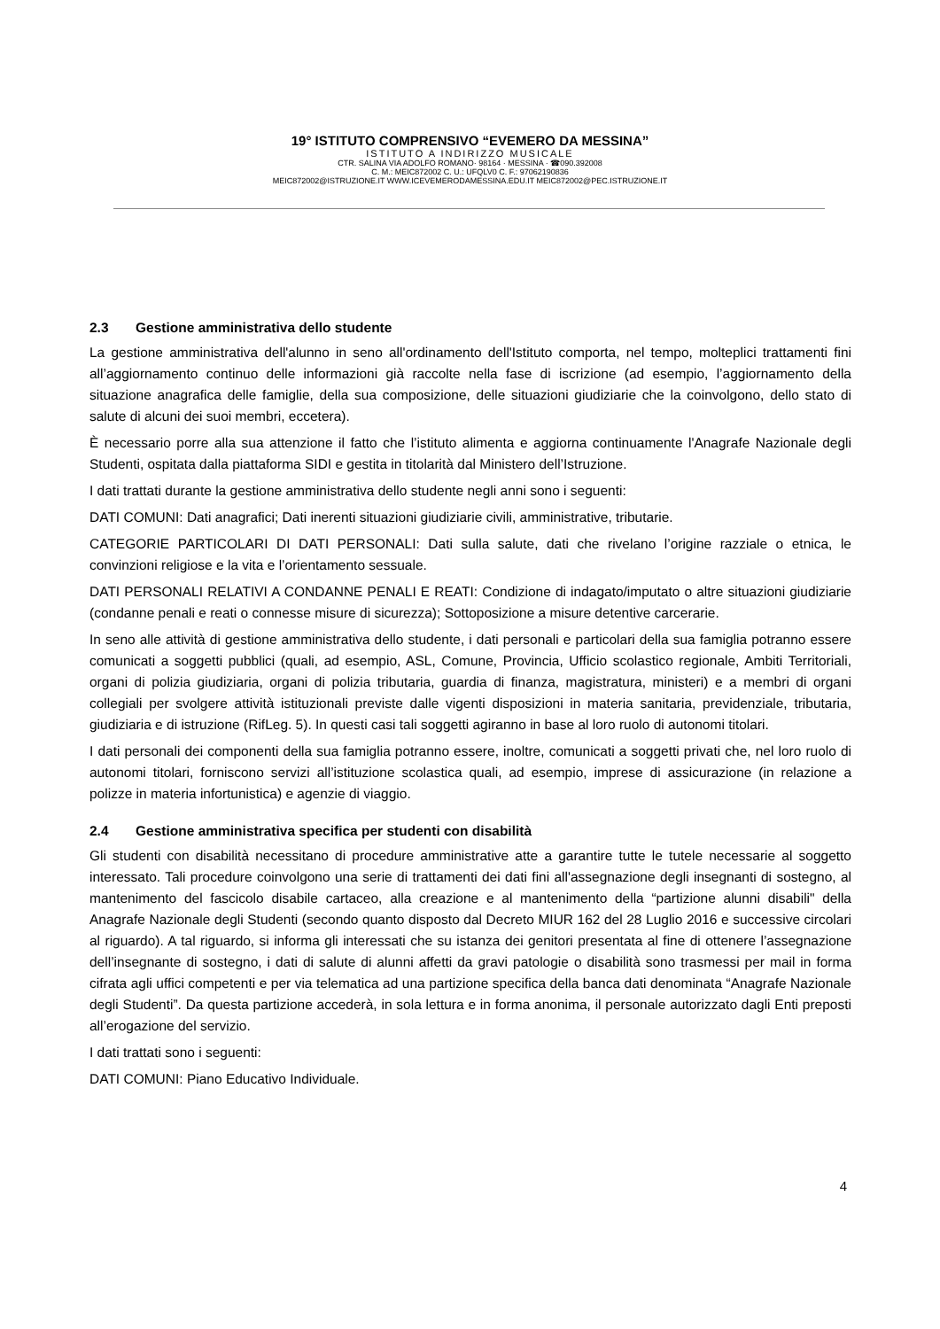19° ISTITUTO COMPRENSIVO “EVEMERO DA MESSINA”
ISTITUTO A INDIRIZZO MUSICALE
CTR. SALINA VIA ADOLFO ROMANO· 98164 · MESSINA · ☎090.392008
C. M.: MEIC872002 C. U.: UFQLV0 C. F.: 97062190836
MEIC872002@ISTRUZIONE.IT WWW.ICEVEMERODAMESSINA.EDU.IT MEIC872002@PEC.ISTRUZIONE.IT
2.3 Gestione amministrativa dello studente
La gestione amministrativa dell'alunno in seno all'ordinamento dell'Istituto comporta, nel tempo, molteplici trattamenti fini all’aggiornamento continuo delle informazioni già raccolte nella fase di iscrizione (ad esempio, l’aggiornamento della situazione anagrafica delle famiglie, della sua composizione, delle situazioni giudiziarie che la coinvolgono, dello stato di salute di alcuni dei suoi membri, eccetera).
È necessario porre alla sua attenzione il fatto che l’istituto alimenta e aggiorna continuamente l'Anagrafe Nazionale degli Studenti, ospitata dalla piattaforma SIDI e gestita in titolarità dal Ministero dell’Istruzione.
I dati trattati durante la gestione amministrativa dello studente negli anni sono i seguenti:
DATI COMUNI: Dati anagrafici; Dati inerenti situazioni giudiziarie civili, amministrative, tributarie.
CATEGORIE PARTICOLARI DI DATI PERSONALI: Dati sulla salute, dati che rivelano l’origine razziale o etnica, le convinzioni religiose e la vita e l’orientamento sessuale.
DATI PERSONALI RELATIVI A CONDANNE PENALI E REATI: Condizione di indagato/imputato o altre situazioni giudiziarie (condanne penali e reati o connesse misure di sicurezza); Sottoposizione a misure detentive carcerarie.
In seno alle attività di gestione amministrativa dello studente, i dati personali e particolari della sua famiglia potranno essere comunicati a soggetti pubblici (quali, ad esempio, ASL, Comune, Provincia, Ufficio scolastico regionale, Ambiti Territoriali, organi di polizia giudiziaria, organi di polizia tributaria, guardia di finanza, magistratura, ministeri) e a membri di organi collegiali per svolgere attività istituzionali previste dalle vigenti disposizioni in materia sanitaria, previdenziale, tributaria, giudiziaria e di istruzione (RifLeg. 5). In questi casi tali soggetti agiranno in base al loro ruolo di autonomi titolari.
I dati personali dei componenti della sua famiglia potranno essere, inoltre, comunicati a soggetti privati che, nel loro ruolo di autonomi titolari, forniscono servizi all’istituzione scolastica quali, ad esempio, imprese di assicurazione (in relazione a polizze in materia infortunistica) e agenzie di viaggio.
2.4 Gestione amministrativa specifica per studenti con disabilità
Gli studenti con disabilità necessitano di procedure amministrative atte a garantire tutte le tutele necessarie al soggetto interessato. Tali procedure coinvolgono una serie di trattamenti dei dati fini all'assegnazione degli insegnanti di sostegno, al mantenimento del fascicolo disabile cartaceo, alla creazione e al mantenimento della “partizione alunni disabili" della Anagrafe Nazionale degli Studenti (secondo quanto disposto dal Decreto MIUR 162 del 28 Luglio 2016 e successive circolari al riguardo). A tal riguardo, si informa gli interessati che su istanza dei genitori presentata al fine di ottenere l’assegnazione dell’insegnante di sostegno, i dati di salute di alunni affetti da gravi patologie o disabilità sono trasmessi per mail in forma cifrata agli uffici competenti e per via telematica ad una partizione specifica della banca dati denominata “Anagrafe Nazionale degli Studenti”. Da questa partizione accederà, in sola lettura e in forma anonima, il personale autorizzato dagli Enti preposti all’erogazione del servizio.
I dati trattati sono i seguenti:
DATI COMUNI: Piano Educativo Individuale.
4